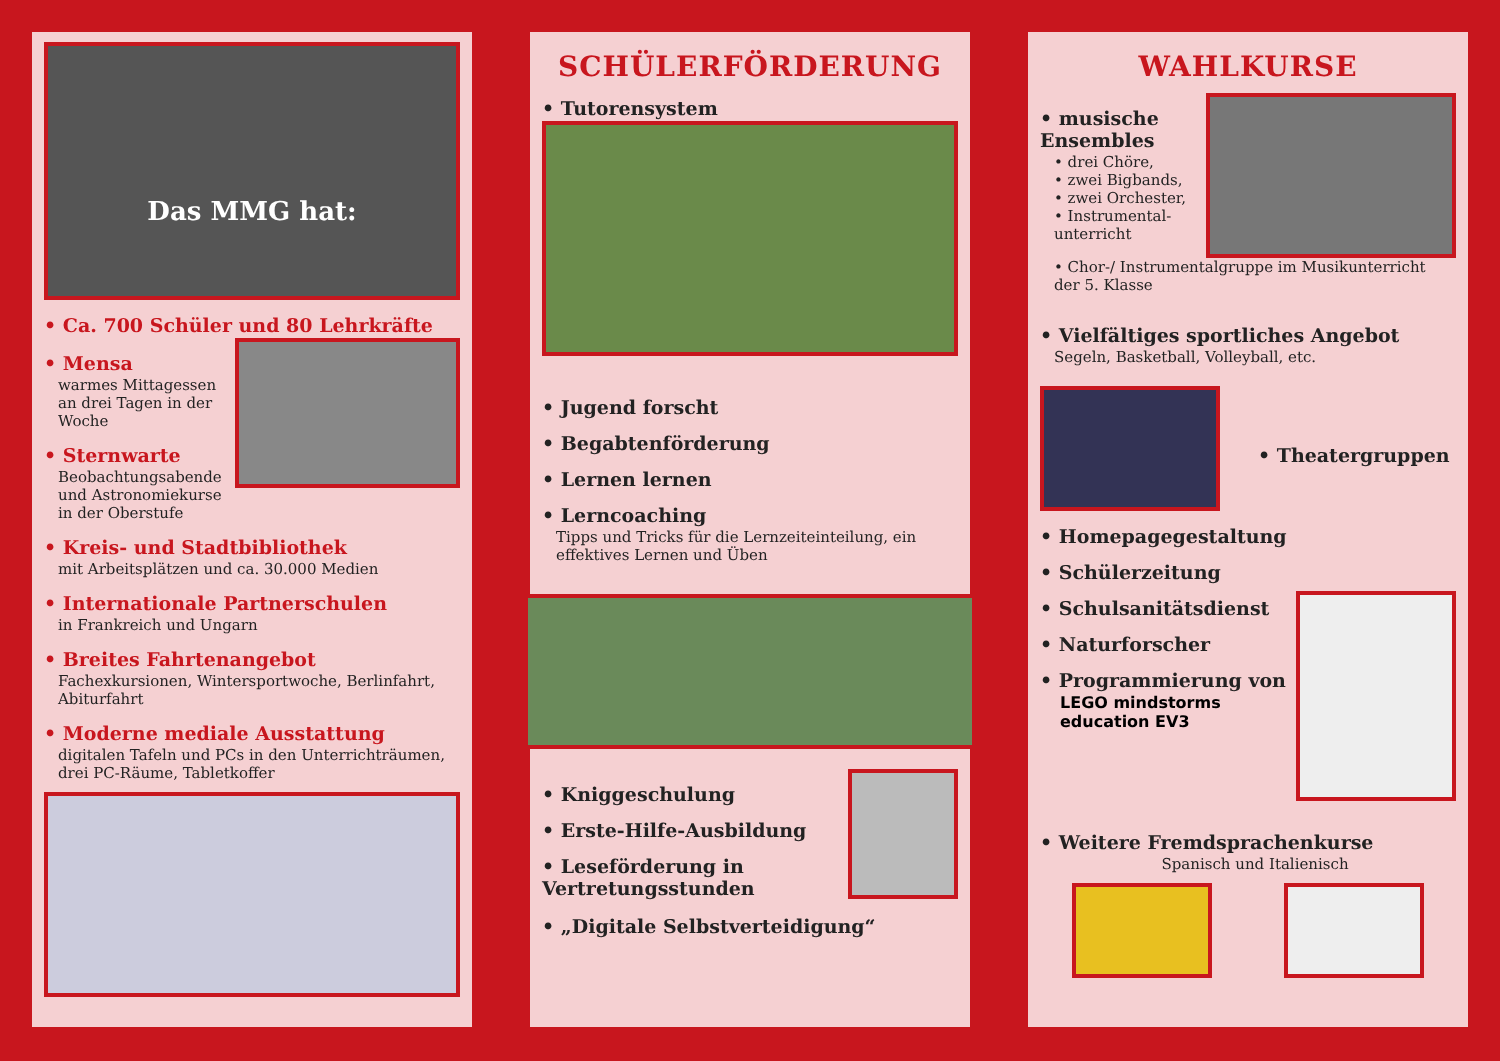Das MMG hat:
• Ca. 700 Schüler und 80 Lehrkräfte
• Mensa
warmes Mittagessen an drei Tagen in der Woche
• Sternwarte
Beobachtungsabende und Astronomiekurse in der Oberstufe
• Kreis- und Stadtbibliothek
mit Arbeitsplätzen und ca. 30.000 Medien
• Internationale Partnerschulen
in Frankreich und Ungarn
• Breites Fahrtenangebot
Fachexkursionen, Wintersportwoche, Berlinfahrt, Abiturfahrt
• Moderne mediale Ausstattung
digitalen Tafeln und PCs in den Unterrichträumen, drei PC-Räume, Tabletkoffer
SCHÜLERFÖRDERUNG
• Tutorensystem
• Jugend forscht
• Begabtenförderung
• Lernen lernen
• Lerncoaching
Tipps und Tricks für die Lernzeiteinteilung, ein effektives Lernen und Üben
• Kniggeschulung
• Erste-Hilfe-Ausbildung
• Leseförderung in Vertretungsstunden
• „Digitale Selbstverteidigung“
WAHLKURSE
• musische Ensembles
• drei Chöre,
• zwei Bigbands,
• zwei Orchester,
• Instrumental­unterricht
• Chor-/ Instrumentalgruppe im Musikunterricht der 5. Klasse
• Vielfältiges sportliches Angebot
Segeln, Basketball, Volleyball, etc.
• Theatergruppen
• Homepagegestaltung
• Schülerzeitung
• Schulsanitätsdienst
• Naturforscher
• Programmierung von
LEGO mindstorms education EV3
• Weitere Fremdsprachenkurse
Spanisch und Italienisch